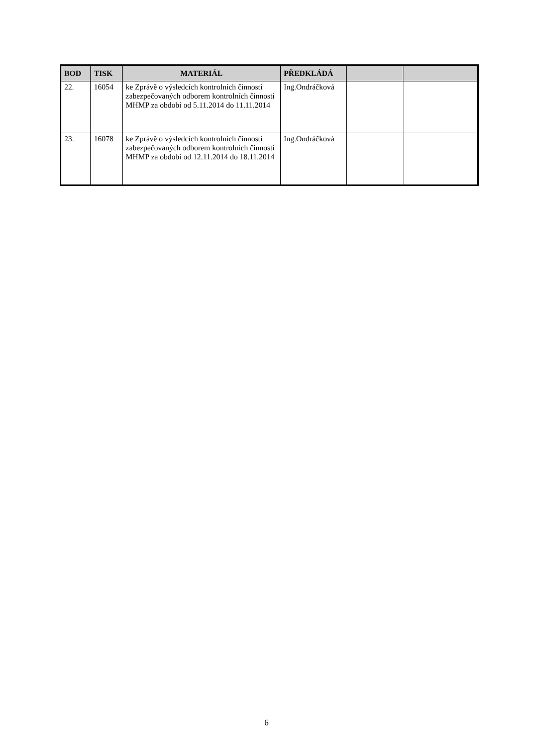| BOD | TISK | MATERIÁL | PŘEDKLÁDÁ | | |
| --- | --- | --- | --- | --- | --- |
| 22. | 16054 | ke Zprávě o výsledcích kontrolních činností zabezpečovaných odborem kontrolních činností MHMP za období od 5.11.2014 do 11.11.2014 | Ing.Ondráčková | | |
| 23. | 16078 | ke Zprávě o výsledcích kontrolních činností zabezpečovaných odborem kontrolních činností MHMP za období od 12.11.2014 do 18.11.2014 | Ing.Ondráčková | | |
6